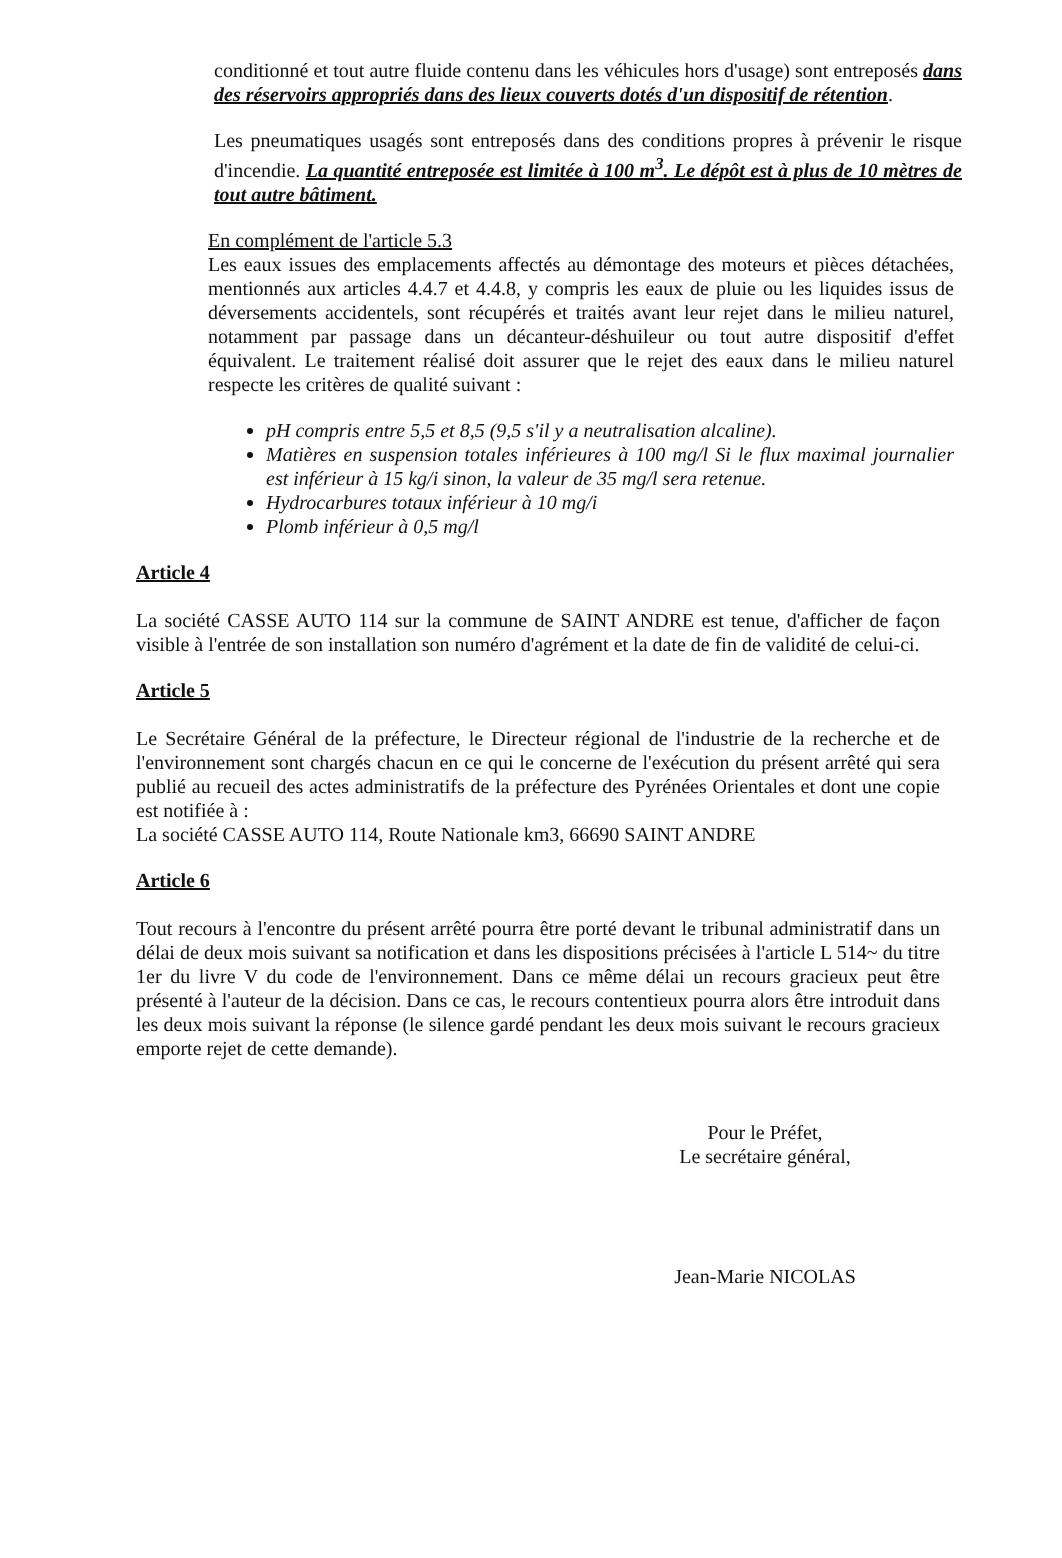conditionné et tout autre fluide contenu dans les véhicules hors d'usage) sont entreposés dans des réservoirs appropriés dans des lieux couverts dotés d'un dispositif de rétention.
Les pneumatiques usagés sont entreposés dans des conditions propres à prévenir le risque d'incendie. La quantité entreposée est limitée à 100 m<sup>3</sup>. Le dépôt est à plus de 10 mètres de tout autre bâtiment.
En complément de l'article 5.3
Les eaux issues des emplacements affectés au démontage des moteurs et pièces détachées, mentionnés aux articles 4.4.7 et 4.4.8, y compris les eaux de pluie ou les liquides issus de déversements accidentels, sont récupérés et traités avant leur rejet dans le milieu naturel, notamment par passage dans un décanteur-déshuileur ou tout autre dispositif d'effet équivalent. Le traitement réalisé doit assurer que le rejet des eaux dans le milieu naturel respecte les critères de qualité suivant :
pH compris entre 5,5 et 8,5 (9,5 s'il y a neutralisation alcaline).
Matières en suspension totales inférieures à 100 mg/l Si le flux maximal journalier est inférieur à 15 kg/i sinon, la valeur de 35 mg/l sera retenue.
Hydrocarbures totaux inférieur à 10 mg/i
Plomb inférieur à 0,5 mg/l
Article 4
La société CASSE AUTO 114 sur la commune de SAINT ANDRE est tenue, d'afficher de façon visible à l'entrée de son installation son numéro d'agrément et la date de fin de validité de celui-ci.
Article 5
Le Secrétaire Général de la préfecture, le Directeur régional de l'industrie de la recherche et de l'environnement sont chargés chacun en ce qui le concerne de l'exécution du présent arrêté qui sera publié au recueil des actes administratifs de la préfecture des Pyrénées Orientales et dont une copie est notifiée à :
La société CASSE AUTO 114, Route Nationale km3, 66690 SAINT ANDRE
Article 6
Tout recours à l'encontre du présent arrêté pourra être porté devant le tribunal administratif dans un délai de deux mois suivant sa notification et dans les dispositions précisées à l'article L 514~ du titre 1er du livre V du code de l'environnement. Dans ce même délai un recours gracieux peut être présenté à l'auteur de la décision. Dans ce cas, le recours contentieux pourra alors être introduit dans les deux mois suivant la réponse (le silence gardé pendant les deux mois suivant le recours gracieux emporte rejet de cette demande).
Pour le Préfet,
Le secrétaire général,
Jean-Marie NICOLAS